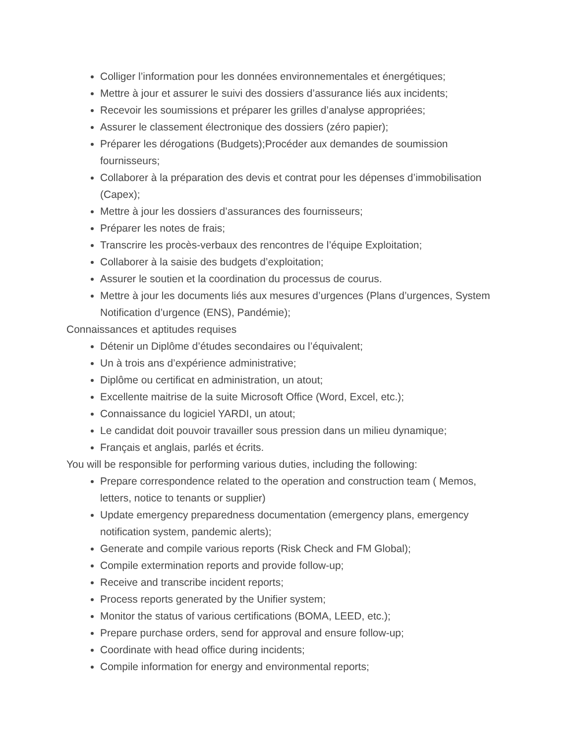Colliger l’information pour les données environnementales et énergétiques;
Mettre à jour et assurer le suivi des dossiers d’assurance liés aux incidents;
Recevoir les soumissions et préparer les grilles d’analyse appropriées;
Assurer le classement électronique des dossiers (zéro papier);
Préparer les dérogations (Budgets);Procéder aux demandes de soumission fournisseurs;
Collaborer à la préparation des devis et contrat pour les dépenses d’immobilisation (Capex);
Mettre à jour les dossiers d’assurances des fournisseurs;
Préparer les notes de frais;
Transcrire les procès-verbaux des rencontres de l’équipe Exploitation;
Collaborer à la saisie des budgets d’exploitation;
Assurer le soutien et la coordination du processus de courus.
Mettre à jour les documents liés aux mesures d’urgences (Plans d’urgences, System Notification d’urgence (ENS), Pandémie);
Connaissances et aptitudes requises
Détenir un Diplôme d’études secondaires ou l’équivalent;
Un à trois ans d’expérience administrative;
Diplôme ou certificat en administration, un atout;
Excellente maitrise de la suite Microsoft Office (Word, Excel, etc.);
Connaissance du logiciel YARDI, un atout;
Le candidat doit pouvoir travailler sous pression dans un milieu dynamique;
Français et anglais, parlés et écrits.
You will be responsible for performing various duties, including the following:
Prepare correspondence related to the operation and construction team ( Memos, letters, notice to tenants or supplier)
Update emergency preparedness documentation (emergency plans, emergency notification system, pandemic alerts);
Generate and compile various reports (Risk Check and FM Global);
Compile extermination reports and provide follow-up;
Receive and transcribe incident reports;
Process reports generated by the Unifier system;
Monitor the status of various certifications (BOMA, LEED, etc.);
Prepare purchase orders, send for approval and ensure follow-up;
Coordinate with head office during incidents;
Compile information for energy and environmental reports;